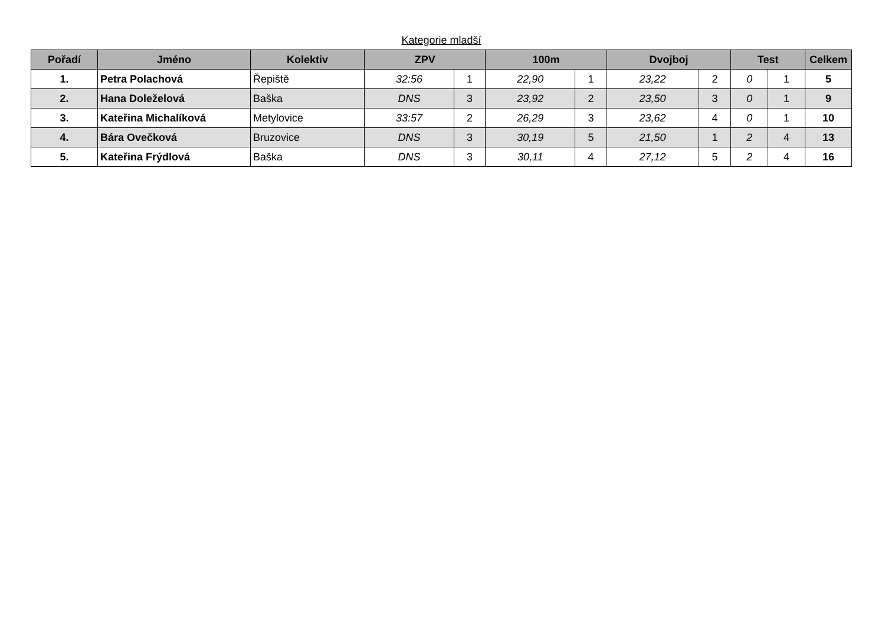Kategorie mladší
| Pořadí | Jméno | Kolektiv | ZPV | | 100m | | Dvojboj | | Test | | Celkem |
| --- | --- | --- | --- | --- | --- | --- | --- | --- | --- | --- | --- |
| 1. | Petra Polachová | Řepiště | 32:56 | 1 | 22,90 | 1 | 23,22 | 2 | 0 | 1 | 5 |
| 2. | Hana Doleželová | Baška | DNS | 3 | 23,92 | 2 | 23,50 | 3 | 0 | 1 | 9 |
| 3. | Kateřina Michalíková | Metylovice | 33:57 | 2 | 26,29 | 3 | 23,62 | 4 | 0 | 1 | 10 |
| 4. | Bára Ovečková | Bruzovice | DNS | 3 | 30,19 | 5 | 21,50 | 1 | 2 | 4 | 13 |
| 5. | Kateřina Frýdlová | Baška | DNS | 3 | 30,11 | 4 | 27,12 | 5 | 2 | 4 | 16 |